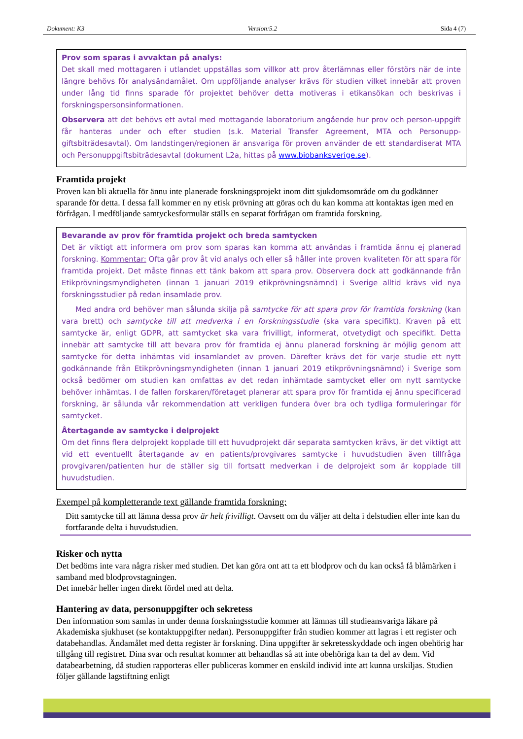Dokument: K3 Version:5.2 Sida 4 (7)
Prov som sparas i avvaktan på analys:
Det skall med mottagaren i utlandet uppställas som villkor att prov återlämnas eller förstörs när de inte längre behövs för analysändamålet. Om uppföljande analyser krävs för studien vilket innebär att proven under lång tid finns sparade för projektet behöver detta motiveras i etikansökan och beskrivas i forskningspersonsinformationen.
Observera att det behövs ett avtal med mottagande laboratorium angående hur prov och person-uppgift får hanteras under och efter studien (s.k. Material Transfer Agreement, MTA och Personupp-giftsbiträdesavtal). Om landstingen/regionen är ansvariga för proven använder de ett standardiserat MTA och Personuppgiftsbiträdesavtal (dokument L2a, hittas på www.biobanksverige.se).
Framtida projekt
Proven kan bli aktuella för ännu inte planerade forskningsprojekt inom ditt sjukdomsområde om du godkänner sparande för detta. I dessa fall kommer en ny etisk prövning att göras och du kan komma att kontaktas igen med en förfrågan. I medföljande samtyckesformulär ställs en separat förfrågan om framtida forskning.
Bevarande av prov för framtida projekt och breda samtycken
Det är viktigt att informera om prov som sparas kan komma att användas i framtida ännu ej planerad forskning. Kommentar: Ofta går prov åt vid analys och eller så håller inte proven kvaliteten för att spara för framtida projekt. Det måste finnas ett tänk bakom att spara prov. Observera dock att godkännande från Etikprövningsmyndigheten (innan 1 januari 2019 etikprövningsnämnd) i Sverige alltid krävs vid nya forskningsstudier på redan insamlade prov.
Med andra ord behöver man sålunda skilja på samtycke för att spara prov för framtida forskning (kan vara brett) och samtycke till att medverka i en forskningsstudie (ska vara specifikt). Kraven på ett samtycke är, enligt GDPR, att samtycket ska vara frivilligt, informerat, otvetydigt och specifikt. Detta innebär att samtycke till att bevara prov för framtida ej ännu planerad forskning är möjlig genom att samtycke för detta inhämtas vid insamlandet av proven. Därefter krävs det för varje studie ett nytt godkännande från Etikprövningsmyndigheten (innan 1 januari 2019 etikprövningsnämnd) i Sverige som också bedömer om studien kan omfattas av det redan inhämtade samtycket eller om nytt samtycke behöver inhämtas. I de fallen forskaren/företaget planerar att spara prov för framtida ej ännu specificerad forskning, är sålunda vår rekommendation att verkligen fundera över bra och tydliga formuleringar för samtycket.
Återtagande av samtycke i delprojekt
Om det finns flera delprojekt kopplade till ett huvudprojekt där separata samtycken krävs, är det viktigt att vid ett eventuellt återtagande av en patients/provgivares samtycke i huvudstudien även tillfråga provgivaren/patienten hur de ställer sig till fortsatt medverkan i de delprojekt som är kopplade till huvudstudien.
Exempel på kompletterande text gällande framtida forskning:
Ditt samtycke till att lämna dessa prov är helt frivilligt. Oavsett om du väljer att delta i delstudien eller inte kan du fortfarande delta i huvudstudien.
Risker och nytta
Det bedöms inte vara några risker med studien. Det kan göra ont att ta ett blodprov och du kan också få blåmärken i samband med blodprovstagningen.
Det innebär heller ingen direkt fördel med att delta.
Hantering av data, personuppgifter och sekretess
Den information som samlas in under denna forskningsstudie kommer att lämnas till studieansvariga läkare på Akademiska sjukhuset (se kontaktuppgifter nedan). Personuppgifter från studien kommer att lagras i ett register och databehandlas. Ändamålet med detta register är forskning. Dina uppgifter är sekretesskyddade och ingen obehörig har tillgång till registret. Dina svar och resultat kommer att behandlas så att inte obehöriga kan ta del av dem. Vid databearbetning, då studien rapporteras eller publiceras kommer en enskild individ inte att kunna urskiljas. Studien följer gällande lagstiftning enligt